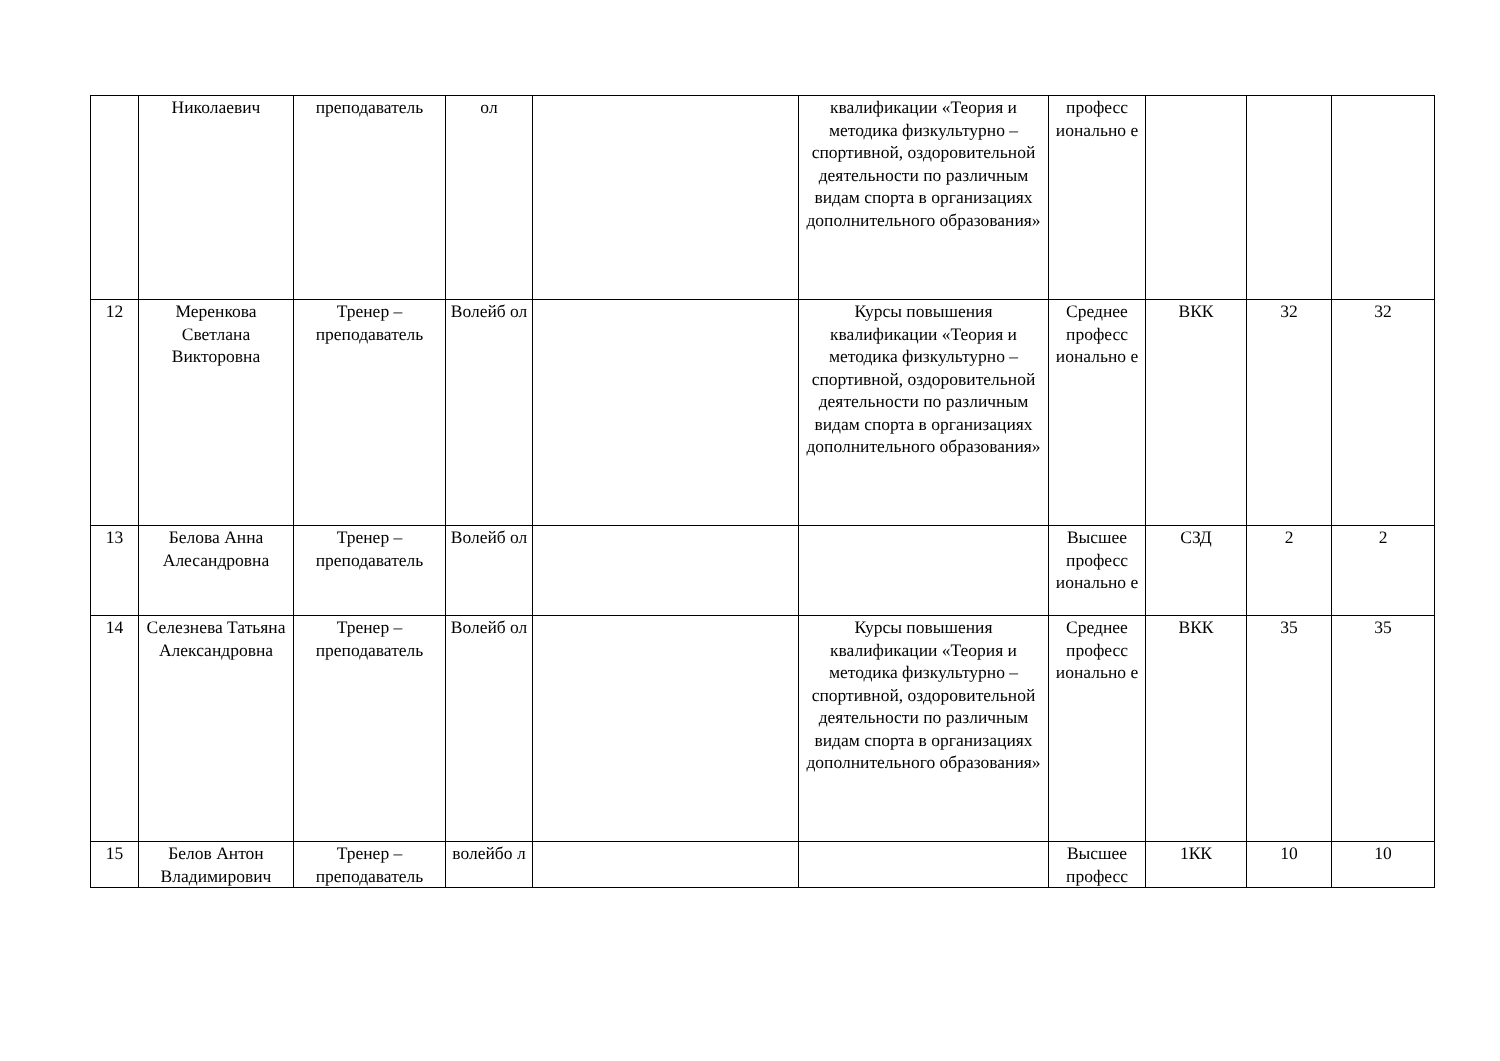| | Николаевич | преподаватель | ол | | квалификации «Теория и методика физкультурно – спортивной, оздоровительной деятельности по различным видам спорта в организациях дополнительного образования» | професс ионально е | | | |
| 12 | Меренкова Светлана Викторовна | Тренер – преподаватель | Волейб ол | | Курсы повышения квалификации «Теория и методика физкультурно – спортивной, оздоровительной деятельности по различным видам спорта в организациях дополнительного образования» | Среднее професс ионально е | ВКК | 32 | 32 |
| 13 | Белова Анна Алесандровна | Тренер – преподаватель | Волейб ол | | | Высшее професс ионально е | СЗД | 2 | 2 |
| 14 | Селезнева Татьяна Александровна | Тренер – преподаватель | Волейб ол | | Курсы повышения квалификации «Теория и методика физкультурно – спортивной, оздоровительной деятельности по различным видам спорта в организациях дополнительного образования» | Среднее професс ионально е | ВКК | 35 | 35 |
| 15 | Белов Антон Владимирович | Тренер – преподаватель | волейбо л | | | Высшее професс | 1КК | 10 | 10 |